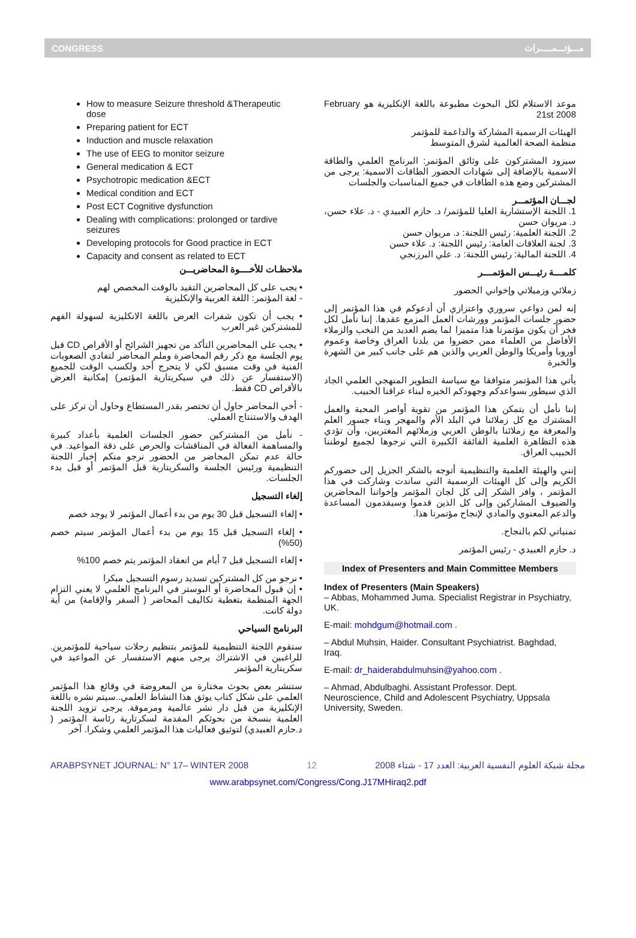CONGRESS مـــؤتـــمـــــرات
How to measure Seizure threshold &Therapeutic dose
Preparing patient for ECT
Induction and muscle relaxation
The use of EEG to monitor seizure
General medication & ECT
Psychotropic medication &ECT
Medical condition and ECT
Post ECT Cognitive dysfunction
Dealing with complications: prolonged or tardive seizures
Developing protocols for Good practice in ECT
Capacity and consent as related to ECT
ملاحظـات للأخــــوة المحاضريـــن
• يجب على كل المحاضرين التقيد بالوقت المخصص لهم
- لغة المؤتمر: اللغة العربية والإنكليزية
• يجب أن تكون شفرات العرض باللغة الانكليزية لسهولة الفهم للمشتركين غير العرب
• يجب على المحاضرين التأكد من تجهيز الشرائح أو الأقراص CD قبل يوم الجلسة مع ذكر رقم المحاضرة وملم المحاضر لتفادي الصعوبات الفنية في وقت مسبق لكي لا يتحرج أحد ولكسب الوقت للجميع (الاستفسار عن ذلك في سيكريتارية المؤتمر) إمكانية العرض بالأقراص CD فقط.
- أخي المحاضر حاول أن تختصر بقدر المستطاع وحاول أن تركز على الهدف والاستنتاج العملي.
- نأمل من المشتركين حضور الجلسات العلمية بأعداد كبيرة والمساهمة الفعالة في المناقشات والحرص على دقة المواعيد. في حالة عدم تمكن المحاضر من الحضور نرجو منكم إخبار اللجنة التنظيمية ورئيس الجلسة والسكريتارية قبل المؤتمر أو قبل بدء الجلسات.
إلغاء التسجيل
• إلغاء التسجيل قبل 30 يوم من بدء أعمال المؤتمر لا يوجد خصم
• إلغاء التسجيل قبل 15 يوم من بدء أعمال المؤتمر سيتم خصم (50%)
• إلغاء التسجيل قبل 7 أيام من انعقاد المؤتمر يتم خصم 100%
• نرجو من كل المشتركين تسديد رسوم التسجيل مبكرا
• إن قبول المحاضرة أو البوستر في البرنامج العلمي لا يعني التزام الجهة المنظمة بتغطية تكاليف المحاضر ( السفر والإقامة) من أية دولة كانت.
البرنامج السياحي
ستقوم اللجنة التنظيمية للمؤتمر بتنظيم رحلات سياحية للمؤتمرين. للراغبين في الاشتراك يرجى منهم الاستفسار عن المواعيد في سكريتارية المؤتمر
ستنشر بعض بحوث مختارة من المعروضة في وقائع هذا المؤتمر العلمي على شكل كتاب يوثق هذا النشاط العلمي..سيتم نشره باللغة الإنكليزية من قبل دار نشر عالمية ومرموقة. يرجى تزويد اللجنة العلمية بنسخة من بحوثكم المقدمة لسكرتارية رئاسة المؤتمر ( د.حازم العبيدي) لتوثيق فعاليات هذا المؤتمر العلمي وشكرا. آخر
موعد الاستلام لكل البحوث مطبوعة باللغة الإنكليزية هو February 21st 2008
الهيئات الرسمية المشاركة والداعمة للمؤتمر
منظمة الصحة العالمية لشرق المتوسط
سيزود المشتركون على وثائق المؤتمر: البرنامج العلمي والطاقة الاسمية بالإضافة إلى شهادات الحضور الطاقات الاسمية: يرجى من المشتركين وضع هذه الطاقات في جميع المناسبات والجلسات
لجـــان المؤتمـــر
1. اللجنة الإستشارية العليا للمؤتمر/ د. حازم العبيدي - د. علاء حسن، د. مريوان حسن
2. اللجنة العلمية: رئيس اللجنة: د. مريوان حسن
3. لجنة العلاقات العامة: رئيس اللجنة: د. علاء حسن
4. اللجنة المالية: رئيس اللجنة: د. علي البرزنجي
كلمــــة رئيـــس المؤتمــــر
زملائي وزميلاتي وإخواني الحضور
إنه لمن دواعي سروري واعتزازي أن أدعوكم في هذا المؤتمر إلى حضور جلسات المؤتمر وورشات العمل المزمع عقدها. إننا نأمل لكل فخر أن يكون مؤتمرنا هذا متميزا لما يضم العديد من النخب والزملاء الأفاضل من العلماء ممن حضروا من بلدنا العراق وخاصة وعموم أوروبا وأمريكا والوطن العربي والذين هم على جانب كبير من الشهرة والخبرة
يأتي هذا المؤتمر متوافقا مع سياسة التطوير المنهجي العلمي الجاد الذي سيطور بسواعدكم وجهودكم الخيره لبناء عراقنا الحبيب.
إننا نأمل أن يتمكن هذا المؤتمر من تقوية أواصر المحبة والعمل المشترك مع كل زملائنا في البلد الأم والمهجر وبناء جسور العلم والمعرفة مع زملائنا بالوطن العربي وزملائهم المغتربين، وأن تؤدي هذه التظاهرة العلمية الفائقة الكبيرة التي نرجوها لجميع لوطننا الحبيب العراق.
إنني والهيئة العلمية والتنظيمية أتوجه بالشكر الجزيل إلى حضوركم الكريم وإلى كل الهيئات الرسمية التي ساندت وشاركت في هذا المؤتمر ، وافر الشكر إلى كل لجان المؤتمر وإخواننا المحاضرين والضيوف المشاركين وإلى كل الذين قدموا وسيقدمون المساعدة والدعم المعنوي والمادي لإنجاح مؤتمرنا هذا.
تمنياتي لكم بالنجاح.
د. حازم العبيدي - رئيس المؤتمر
Index of Presenters and Main Committee Members
Index of Presenters (Main Speakers)
– Abbas, Mohammed Juma. Specialist Registrar in Psychiatry, UK.
E-mail: mohdgum@hotmail.com .
– Abdul Muhsin, Haider. Consultant Psychiatrist. Baghdad, Iraq.
E-mail: dr_haiderabdulmuhsin@yahoo.com .
– Ahmad, Abdulbaghi. Assistant Professor. Dept. Neuroscience, Child and Adolescent Psychiatry, Uppsala University, Sweden.
ARABPSYNET JOURNAL: N° 17– WINTER 2008 12 مجلة شبكة العلوم النفسية العربية: العدد 17 - شتاء 2008
www.arabpsynet.com/Congress/Cong.J17MHiraq2.pdf